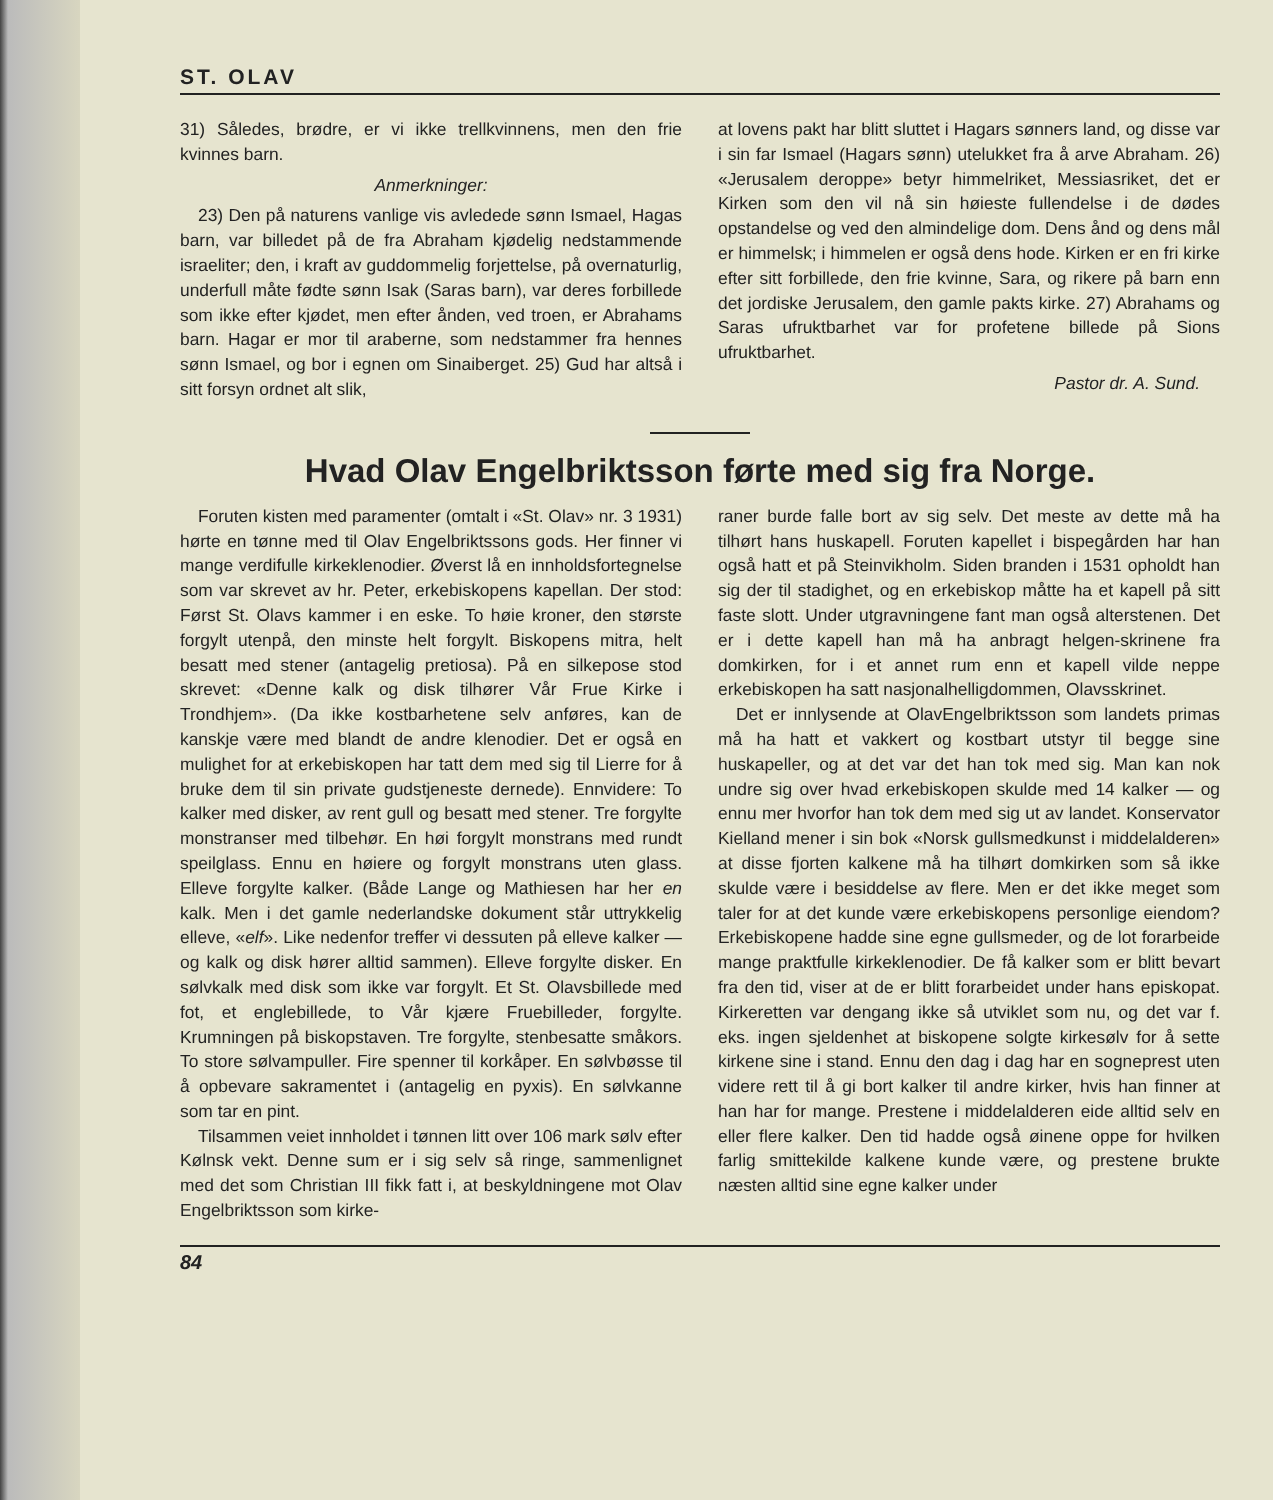ST. OLAV
31) Således, brødre, er vi ikke trellkvinnens, men den frie kvinnes barn.
Anmerkninger:
23) Den på naturens vanlige vis avledede sønn Ismael, Hagas barn, var billedet på de fra Abraham kjødelig nedstammende israeliter; den, i kraft av guddommelig forjettelse, på overnaturlig, underfull måte fødte sønn Isak (Saras barn), var deres forbillede som ikke efter kjødet, men efter ånden, ved troen, er Abrahams barn. Hagar er mor til araberne, som nedstammer fra hennes sønn Ismael, og bor i egnen om Sinaiberget. 25) Gud har altså i sitt forsyn ordnet alt slik,
at lovens pakt har blitt sluttet i Hagars sønners land, og disse var i sin far Ismael (Hagars sønn) utelukket fra å arve Abraham. 26) «Jerusalem deroppe» betyr himmelriket, Messiasriket, det er Kirken som den vil nå sin høieste fullendelse i de dødes opstandelse og ved den almindelige dom. Dens ånd og dens mål er himmelsk; i himmelen er også dens hode. Kirken er en fri kirke efter sitt forbillede, den frie kvinne, Sara, og rikere på barn enn det jordiske Jerusalem, den gamle pakts kirke. 27) Abrahams og Saras ufruktbarhet var for profetene billede på Sions ufruktbarhet.
Pastor dr. A. Sund.
Hvad Olav Engelbriktsson førte med sig fra Norge.
Foruten kisten med paramenter (omtalt i «St. Olav» nr. 3 1931) hørte en tønne med til Olav Engelbrikts­sons gods. Her finner vi mange verdifulle kirkeklenodier. Øverst lå en innholdsfortegnelse som var skrevet av hr. Peter, erkebiskopens kapellan. Der stod: Først St. Olavs kammer i en eske. To høie kroner, den største forgylt utenpå, den minste helt forgylt. Biskopens mitra, helt besatt med stener (antagelig pretiosa). På en silkepose stod skrevet: «Denne kalk og disk tilhører Vår Frue Kirke i Trondhjem». (Da ikke kostbarhetene selv anføres, kan de kanskje være med blandt de andre klenodier. Det er også en mulighet for at erkebiskopen har tatt dem med sig til Lierre for å bruke dem til sin private gudstjeneste dernede). Ennvidere: To kalker med disker, av rent gull og besatt med stener. Tre forgylte monstranser med tilbehør. En høi forgylt monstrans med rundt speilglass. Ennu en høiere og forgylt monstrans uten glass. Elleve forgylte kalker. (Både Lange og Mathiesen har her en kalk. Men i det gamle nederlandske dokument står uttrykkelig elleve, «elf». Like nedenfor treffer vi dessuten på elleve kalker — og kalk og disk hører alltid sammen). Elleve forgylte disker. En sølvkalk med disk som ikke var forgylt. Et St. Olavsbillede med fot, et englebillede, to Vår kjære Fruebilleder, forgylte. Krumningen på biskopstaven. Tre forgylte, stenbesatte småkors. To store sølvampuller. Fire spenner til korkåper. En sølvbøsse til å opbevare sakramentet i (antagelig en pyxis). En sølvkanne som tar en pint.
Tilsammen veiet innholdet i tønnen litt over 106 mark sølv efter Kølnsk vekt. Denne sum er i sig selv så ringe, sammenlignet med det som Christian III fikk fatt i, at beskyldningene mot Olav Engelbriktsson som kirke-
raner burde falle bort av sig selv. Det meste av dette må ha tilhørt hans huskapell. Foruten kapellet i bispegården har han også hatt et på Steinvikholm. Siden branden i 1531 opholdt han sig der til stadighet, og en erkebiskop måtte ha et kapell på sitt faste slott. Under utgravningene fant man også alterstenen. Det er i dette kapell han må ha anbragt helgen-skrinene fra domkirken, for i et annet rum enn et kapell vilde neppe erkebiskopen ha satt nasjonalhelligdommen, Olavsskrinet.
Det er innlysende at OlavEngelbriktsson som landets primas må ha hatt et vakkert og kostbart utstyr til begge sine huskapeller, og at det var det han tok med sig. Man kan nok undre sig over hvad erkebiskopen skulde med 14 kalker — og ennu mer hvorfor han tok dem med sig ut av landet. Konservator Kielland mener i sin bok «Norsk gullsmedkunst i middelalderen» at disse fjorten kalkene må ha tilhørt domkirken som så ikke skulde være i besiddelse av flere. Men er det ikke meget som taler for at det kunde være erkebiskopens personlige eiendom? Erkebiskopene hadde sine egne gullsmeder, og de lot forarbeide mange praktfulle kirkeklenodier. De få kalker som er blitt bevart fra den tid, viser at de er blitt forarbeidet under hans episkopat. Kirkeretten var dengang ikke så utviklet som nu, og det var f. eks. ingen sjeldenhet at biskopene solgte kirkesølv for å sette kirkene sine i stand. Ennu den dag i dag har en sogneprest uten videre rett til å gi bort kalker til andre kirker, hvis han finner at han har for mange. Prestene i middelalderen eide alltid selv en eller flere kalker. Den tid hadde også øinene oppe for hvilken farlig smittekilde kalkene kunde være, og prestene brukte næsten alltid sine egne kalker under
84